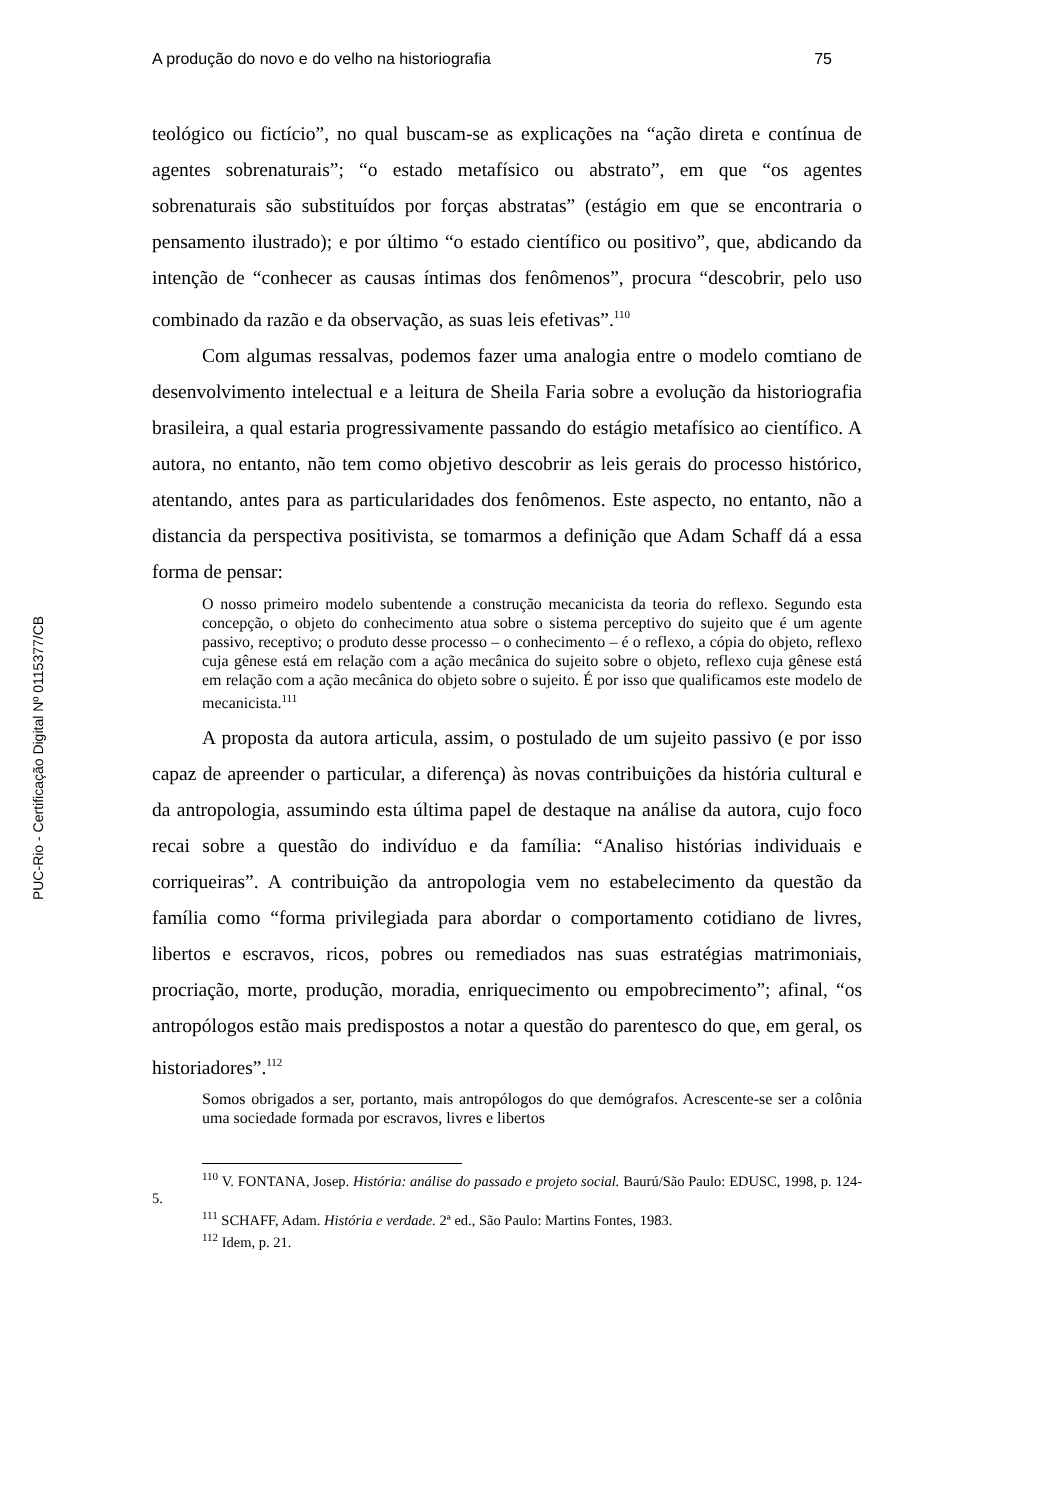PUC-Rio - Certificação Digital Nº 0115377/CB
A produção do novo e do velho na historiografia 75
teológico ou fictício”, no qual buscam-se as explicações na “ação direta e contínua de agentes sobrenaturais”; “o estado metafísico ou abstrato”, em que “os agentes sobrenaturais são substituídos por forças abstratas” (estágio em que se encontraria o pensamento ilustrado); e por último “o estado científico ou positivo”, que, abdicando da intenção de “conhecer as causas íntimas dos fenômenos”, procura “descobrir, pelo uso combinado da razão e da observação, as suas leis efetivas”.<sup>110</sup>
Com algumas ressalvas, podemos fazer uma analogia entre o modelo comtiano de desenvolvimento intelectual e a leitura de Sheila Faria sobre a evolução da historiografia brasileira, a qual estaria progressivamente passando do estágio metafísico ao científico. A autora, no entanto, não tem como objetivo descobrir as leis gerais do processo histórico, atentando, antes para as particularidades dos fenômenos. Este aspecto, no entanto, não a distancia da perspectiva positivista, se tomarmos a definição que Adam Schaff dá a essa forma de pensar:
O nosso primeiro modelo subentende a construção mecanicista da teoria do reflexo. Segundo esta concepção, o objeto do conhecimento atua sobre o sistema perceptivo do sujeito que é um agente passivo, receptivo; o produto desse processo – o conhecimento – é o reflexo, a cópia do objeto, reflexo cuja gênese está em relação com a ação mecânica do sujeito sobre o objeto, reflexo cuja gênese está em relação com a ação mecânica do objeto sobre o sujeito. É por isso que qualificamos este modelo de mecanicista.<sup>111</sup>
A proposta da autora articula, assim, o postulado de um sujeito passivo (e por isso capaz de apreender o particular, a diferença) às novas contribuições da história cultural e da antropologia, assumindo esta última papel de destaque na análise da autora, cujo foco recai sobre a questão do indivíduo e da família: “Analiso histórias individuais e corriqueiras”. A contribuição da antropologia vem no estabelecimento da questão da família como “forma privilegiada para abordar o comportamento cotidiano de livres, libertos e escravos, ricos, pobres ou remediados nas suas estratégias matrimoniais, procriação, morte, produção, moradia, enriquecimento ou empobrecimento”; afinal, “os antropólogos estão mais predispostos a notar a questão do parentesco do que, em geral, os historiadores”.<sup>112</sup>
Somos obrigados a ser, portanto, mais antropólogos do que demógrafos. Acrescente-se ser a colônia uma sociedade formada por escravos, livres e libertos
<sup>110</sup> V. FONTANA, Josep. História: análise do passado e projeto social. Baurú/São Paulo: EDUSC, 1998, p. 124-5.
<sup>111</sup> SCHAFF, Adam. História e verdade. 2ª ed., São Paulo: Martins Fontes, 1983.
<sup>112</sup> Idem, p. 21.